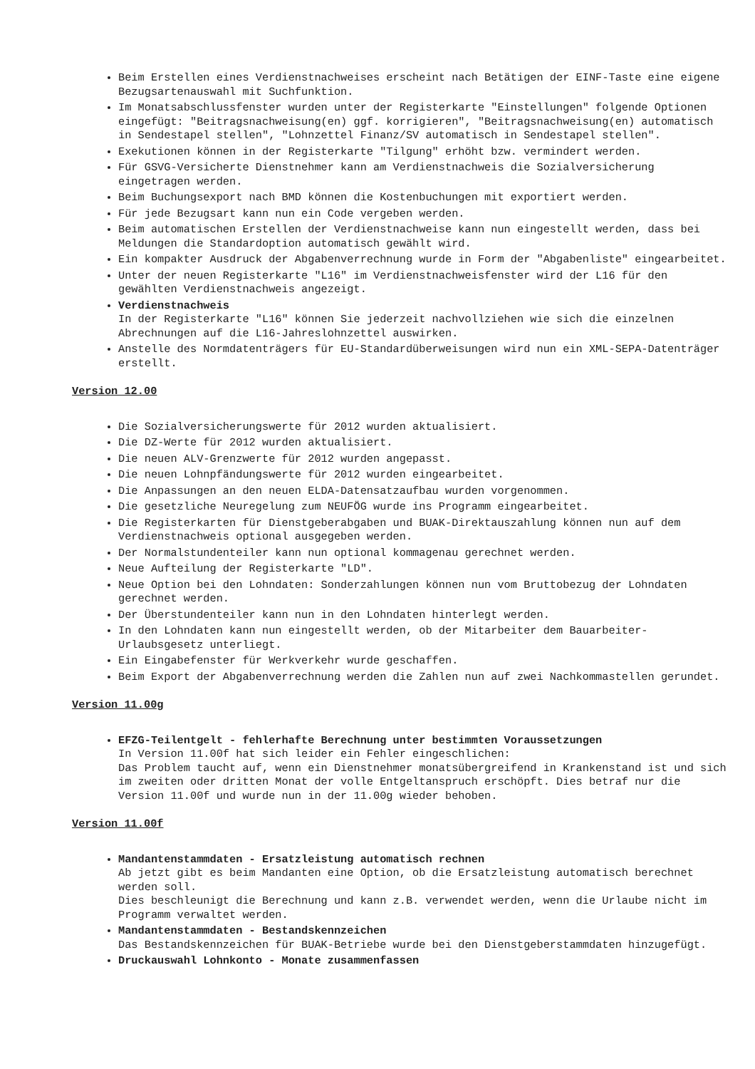Beim Erstellen eines Verdienstnachweises erscheint nach Betätigen der EINF-Taste eine eigene Bezugsartenauswahl mit Suchfunktion.
Im Monatsabschlussfenster wurden unter der Registerkarte "Einstellungen" folgende Optionen eingefügt: "Beitragsnachweisung(en) ggf. korrigieren", "Beitragsnachweisung(en) automatisch in Sendestapel stellen", "Lohnzettel Finanz/SV automatisch in Sendestapel stellen".
Exekutionen können in der Registerkarte "Tilgung" erhöht bzw. vermindert werden.
Für GSVG-Versicherte Dienstnehmer kann am Verdienstnachweis die Sozialversicherung eingetragen werden.
Beim Buchungsexport nach BMD können die Kostenbuchungen mit exportiert werden.
Für jede Bezugsart kann nun ein Code vergeben werden.
Beim automatischen Erstellen der Verdienstnachweise kann nun eingestellt werden, dass bei Meldungen die Standardoption automatisch gewählt wird.
Ein kompakter Ausdruck der Abgabenverrechnung wurde in Form der "Abgabenliste" eingearbeitet.
Unter der neuen Registerkarte "L16" im Verdienstnachweisfenster wird der L16 für den gewählten Verdienstnachweis angezeigt.
Verdienstnachweis
In der Registerkarte "L16" können Sie jederzeit nachvollziehen wie sich die einzelnen Abrechnungen auf die L16-Jahreslohnzettel auswirken.
Anstelle des Normdatenträgers für EU-Standardüberweisungen wird nun ein XML-SEPA-Datenträger erstellt.
Version 12.00
Die Sozialversicherungswerte für 2012 wurden aktualisiert.
Die DZ-Werte für 2012 wurden aktualisiert.
Die neuen ALV-Grenzwerte für 2012 wurden angepasst.
Die neuen Lohnpfändungswerte für 2012 wurden eingearbeitet.
Die Anpassungen an den neuen ELDA-Datensatzaufbau wurden vorgenommen.
Die gesetzliche Neuregelung zum NEUFÖG wurde ins Programm eingearbeitet.
Die Registerkarten für Dienstgeberabgaben und BUAK-Direktauszahlung können nun auf dem Verdienstnachweis optional ausgegeben werden.
Der Normalstundenteiler kann nun optional kommagenau gerechnet werden.
Neue Aufteilung der Registerkarte "LD".
Neue Option bei den Lohndaten: Sonderzahlungen können nun vom Bruttobezug der Lohndaten gerechnet werden.
Der Überstundenteiler kann nun in den Lohndaten hinterlegt werden.
In den Lohndaten kann nun eingestellt werden, ob der Mitarbeiter dem Bauarbeiter-Urlaubsgesetz unterliegt.
Ein Eingabefenster für Werkverkehr wurde geschaffen.
Beim Export der Abgabenverrechnung werden die Zahlen nun auf zwei Nachkommastellen gerundet.
Version 11.00g
EFZG-Teilentgelt - fehlerhafte Berechnung unter bestimmten Voraussetzungen
In Version 11.00f hat sich leider ein Fehler eingeschlichen:
Das Problem taucht auf, wenn ein Dienstnehmer monatsübergreifend in Krankenstand ist und sich im zweiten oder dritten Monat der volle Entgeltanspruch erschöpft. Dies betraf nur die Version 11.00f und wurde nun in der 11.00g wieder behoben.
Version 11.00f
Mandantenstammdaten - Ersatzleistung automatisch rechnen
Ab jetzt gibt es beim Mandanten eine Option, ob die Ersatzleistung automatisch berechnet werden soll.
Dies beschleunigt die Berechnung und kann z.B. verwendet werden, wenn die Urlaube nicht im Programm verwaltet werden.
Mandantenstammdaten - Bestandskennzeichen
Das Bestandskennzeichen für BUAK-Betriebe wurde bei den Dienstgeberstammdaten hinzugefügt.
Druckauswahl Lohnkonto - Monate zusammenfassen